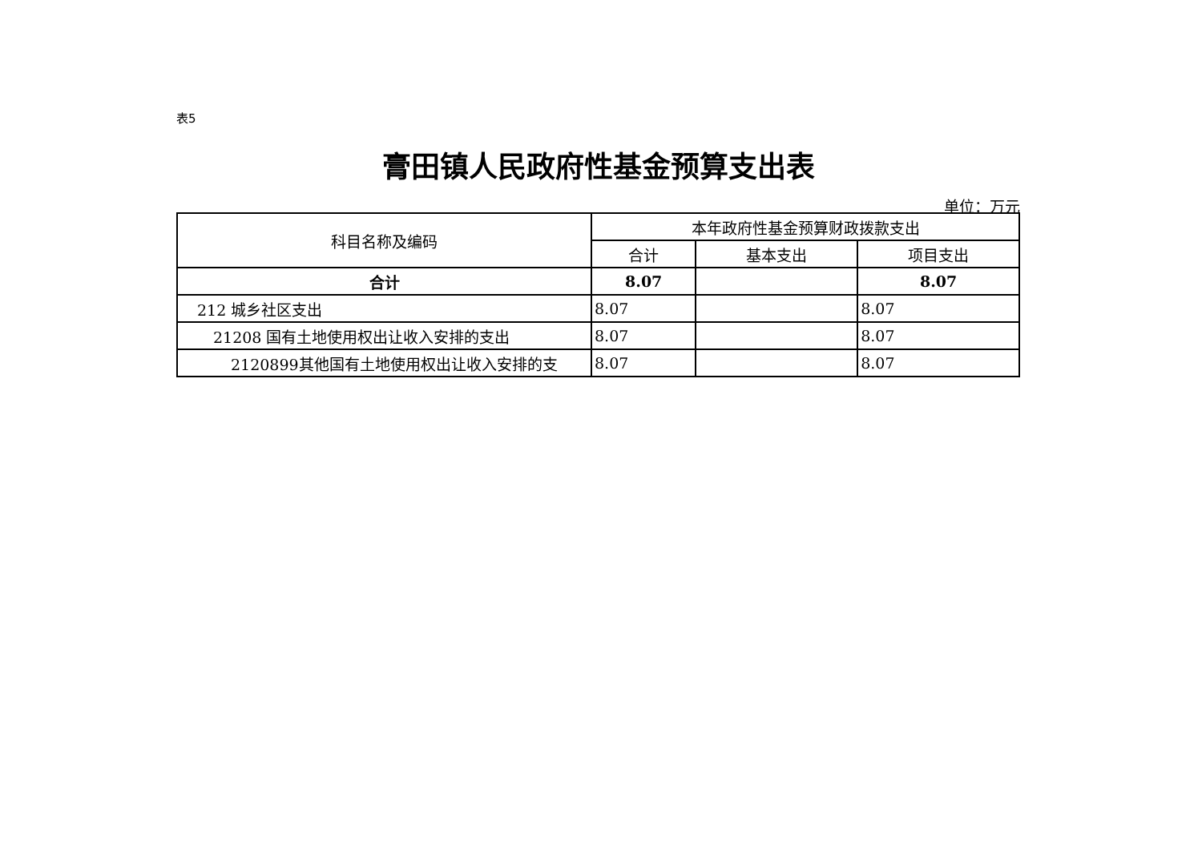表5
膏田镇人民政府性基金预算支出表
单位：万元
| 科目名称及编码 | 本年政府性基金预算财政拨款支出 | | |
| --- | --- | --- | --- |
| | 合计 | 基本支出 | 项目支出 |
| 合计 | 8.07 | | 8.07 |
| 212 城乡社区支出 | 8.07 | | 8.07 |
| 21208 国有土地使用权出让收入安排的支出 | 8.07 | | 8.07 |
| 2120899其他国有土地使用权出让收入安排的支 | 8.07 | | 8.07 |